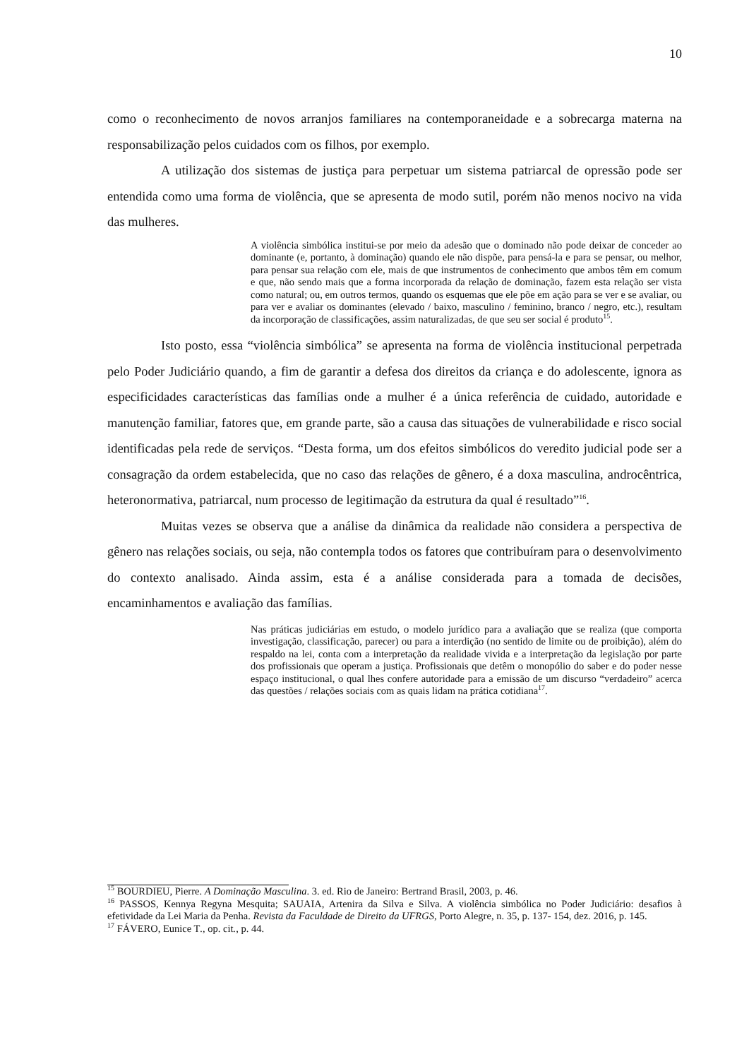10
como o reconhecimento de novos arranjos familiares na contemporaneidade e a sobrecarga materna na responsabilização pelos cuidados com os filhos, por exemplo.
A utilização dos sistemas de justiça para perpetuar um sistema patriarcal de opressão pode ser entendida como uma forma de violência, que se apresenta de modo sutil, porém não menos nocivo na vida das mulheres.
A violência simbólica institui-se por meio da adesão que o dominado não pode deixar de conceder ao dominante (e, portanto, à dominação) quando ele não dispõe, para pensá-la e para se pensar, ou melhor, para pensar sua relação com ele, mais de que instrumentos de conhecimento que ambos têm em comum e que, não sendo mais que a forma incorporada da relação de dominação, fazem esta relação ser vista como natural; ou, em outros termos, quando os esquemas que ele põe em ação para se ver e se avaliar, ou para ver e avaliar os dominantes (elevado / baixo, masculino / feminino, branco / negro, etc.), resultam da incorporação de classificações, assim naturalizadas, de que seu ser social é produto<sup>15</sup>.
Isto posto, essa “violência simbólica” se apresenta na forma de violência institucional perpetrada pelo Poder Judiciário quando, a fim de garantir a defesa dos direitos da criança e do adolescente, ignora as especificidades características das famílias onde a mulher é a única referência de cuidado, autoridade e manutenção familiar, fatores que, em grande parte, são a causa das situações de vulnerabilidade e risco social identificadas pela rede de serviços. “Desta forma, um dos efeitos simbólicos do veredito judicial pode ser a consagração da ordem estabelecida, que no caso das relações de gênero, é a doxa masculina, androcêntrica, heteronormativa, patriarcal, num processo de legitimação da estrutura da qual é resultado”<sup>16</sup>.
Muitas vezes se observa que a análise da dinâmica da realidade não considera a perspectiva de gênero nas relações sociais, ou seja, não contempla todos os fatores que contribuíram para o desenvolvimento do contexto analisado. Ainda assim, esta é a análise considerada para a tomada de decisões, encaminhamentos e avaliação das famílias.
Nas práticas judiciárias em estudo, o modelo jurídico para a avaliação que se realiza (que comporta investigação, classificação, parecer) ou para a interdição (no sentido de limite ou de proibição), além do respaldo na lei, conta com a interpretação da realidade vivida e a interpretação da legislação por parte dos profissionais que operam a justiça. Profissionais que detêm o monopólio do saber e do poder nesse espaço institucional, o qual lhes confere autoridade para a emissão de um discurso “verdadeiro” acerca das questões / relações sociais com as quais lidam na prática cotidiana<sup>17</sup>.
<sup>15</sup> BOURDIEU, Pierre. A Dominação Masculina. 3. ed. Rio de Janeiro: Bertrand Brasil, 2003, p. 46.
<sup>16</sup> PASSOS, Kennya Regyna Mesquita; SAUAIA, Artenira da Silva e Silva. A violência simbólica no Poder Judiciário: desafios à efetividade da Lei Maria da Penha. Revista da Faculdade de Direito da UFRGS, Porto Alegre, n. 35, p. 137- 154, dez. 2016, p. 145.
<sup>17</sup> FÁVERO, Eunice T., op. cit., p. 44.